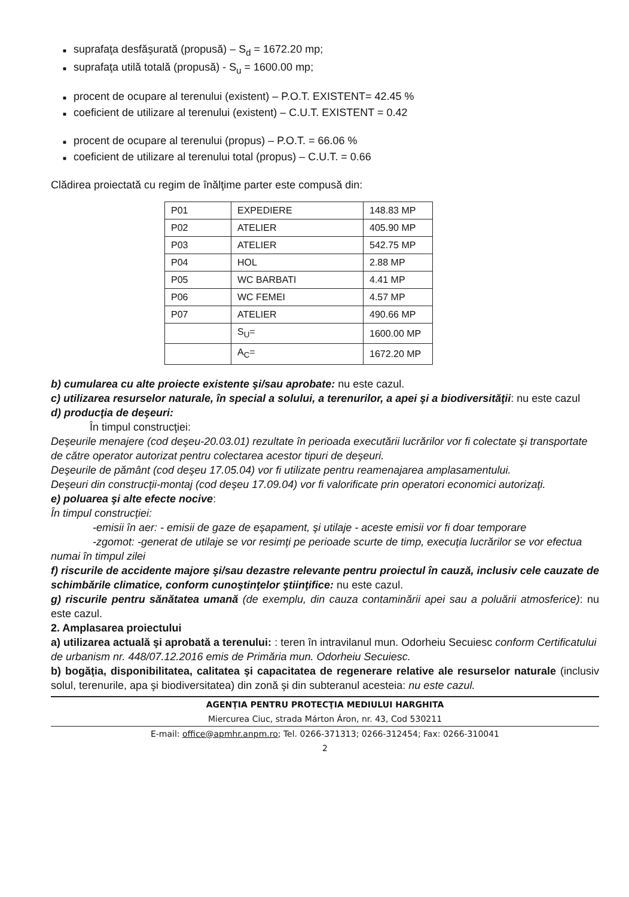■ suprafaţa desfăşurată (propusă) – S<sub>d</sub> = 1672.20 mp;
■ suprafaţa utilă totală (propusă) - S<sub>u</sub> = 1600.00 mp;
■ procent de ocupare al terenului (existent) – P.O.T. EXISTENT= 42.45 %
■ coeficient de utilizare al terenului (existent) – C.U.T. EXISTENT = 0.42
■ procent de ocupare al terenului (propus) – P.O.T. = 66.06 %
■ coeficient de utilizare al terenului total (propus) – C.U.T. = 0.66
Clădirea proiectată cu regim de înălţime parter este compusă din:
| P01 | EXPEDIERE | 148.83 MP |
| P02 | ATELIER | 405.90 MP |
| P03 | ATELIER | 542.75 MP |
| P04 | HOL | 2.88 MP |
| P05 | WC BARBATI | 4.41 MP |
| P06 | WC FEMEI | 4.57 MP |
| P07 | ATELIER | 490.66 MP |
| | S<sub>U</sub>= | 1600.00 MP |
| | A<sub>C</sub>= | 1672.20 MP |
b) cumularea cu alte proiecte existente şi/sau aprobate: nu este cazul.
c) utilizarea resurselor naturale, în special a solului, a terenurilor, a apei şi a biodiversităţii: nu este cazul
d) producţia de deşeuri:
În timpul construcţiei:
Deşeurile menajere (cod deşeu-20.03.01) rezultate în perioada executării lucrărilor vor fi colectate şi transportate de către operator autorizat pentru colectarea acestor tipuri de deşeuri.
Deşeurile de pământ (cod deşeu 17.05.04) vor fi utilizate pentru reamenajarea amplasamentului.
Deşeuri din construcţii-montaj (cod deşeu 17.09.04) vor fi valorificate prin operatori economici autorizaţi.
e) poluarea şi alte efecte nocive:
În timpul construcţiei:
-emisii în aer: - emisii de gaze de eşapament, şi utilaje - aceste emisii vor fi doar temporare
-zgomot: -generat de utilaje se vor resimţi pe perioade scurte de timp, execuţia lucrărilor se vor efectua numai în timpul zilei
f) riscurile de accidente majore şi/sau dezastre relevante pentru proiectul în cauză, inclusiv cele cauzate de schimbările climatice, conform cunoştinţelor ştiinţifice: nu este cazul.
g) riscurile pentru sănătatea umană (de exemplu, din cauza contaminării apei sau a poluării atmosferice): nu este cazul.
2. Amplasarea proiectului
a) utilizarea actuală şi aprobată a terenului: : teren în intravilanul mun. Odorheiu Secuiesc conform Certificatului de urbanism nr. 448/07.12.2016 emis de Primăria mun. Odorheiu Secuiesc.
b) bogăţia, disponibilitatea, calitatea şi capacitatea de regenerare relative ale resurselor naturale (inclusiv solul, terenurile, apa şi biodiversitatea) din zonă şi din subteranul acesteia: nu este cazul.
AGENŢIA PENTRU PROTECŢIA MEDIULUI HARGHITA
Miercurea Ciuc, strada Márton Áron, nr. 43, Cod 530211
E-mail: office@apmhr.anpm.ro; Tel. 0266-371313; 0266-312454; Fax: 0266-310041
2